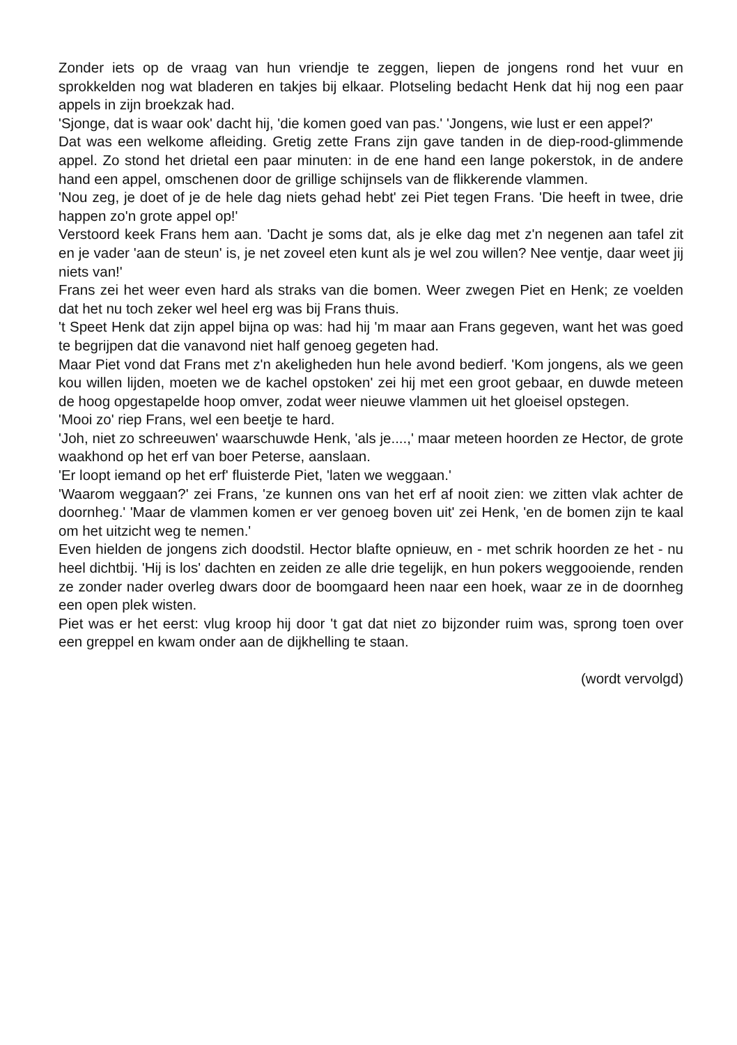Zonder iets op de vraag van hun vriendje te zeggen, liepen de jongens rond het vuur en sprokkelden nog wat bladeren en takjes bij elkaar. Plotseling bedacht Henk dat hij nog een paar appels in zijn broekzak had.
'Sjonge, dat is waar ook' dacht hij, 'die komen goed van pas.' 'Jongens, wie lust er een appel?'
Dat was een welkome afleiding. Gretig zette Frans zijn gave tanden in de diep-rood-glimmende appel. Zo stond het drietal een paar minuten: in de ene hand een lange pokerstok, in de andere hand een appel, omschenen door de grillige schijnsels van de flikkerende vlammen.
'Nou zeg, je doet of je de hele dag niets gehad hebt' zei Piet tegen Frans. 'Die heeft in twee, drie happen zo'n grote appel op!'
Verstoord keek Frans hem aan. 'Dacht je soms dat, als je elke dag met z'n negenen aan tafel zit en je vader 'aan de steun' is, je net zoveel eten kunt als je wel zou willen? Nee ventje, daar weet jij niets van!'
Frans zei het weer even hard als straks van die bomen. Weer zwegen Piet en Henk; ze voelden dat het nu toch zeker wel heel erg was bij Frans thuis.
't Speet Henk dat zijn appel bijna op was: had hij 'm maar aan Frans gegeven, want het was goed te begrijpen dat die vanavond niet half genoeg gegeten had.
Maar Piet vond dat Frans met z'n akeligheden hun hele avond bedierf. 'Kom jongens, als we geen kou willen lijden, moeten we de kachel opstoken' zei hij met een groot gebaar, en duwde meteen de hoog opgestapelde hoop omver, zodat weer nieuwe vlammen uit het gloeisel opstegen.
'Mooi zo' riep Frans, wel een beetje te hard.
'Joh, niet zo schreeuwen' waarschuwde Henk, 'als je....,' maar meteen hoorden ze Hector, de grote waakhond op het erf van boer Peterse, aanslaan.
'Er loopt iemand op het erf' fluisterde Piet, 'laten we weggaan.'
'Waarom weggaan?' zei Frans, 'ze kunnen ons van het erf af nooit zien: we zitten vlak achter de doornheg.' 'Maar de vlammen komen er ver genoeg boven uit' zei Henk, 'en de bomen zijn te kaal om het uitzicht weg te nemen.'
Even hielden de jongens zich doodstil. Hector blafte opnieuw, en - met schrik hoorden ze het - nu heel dichtbij. 'Hij is los' dachten en zeiden ze alle drie tegelijk, en hun pokers weggooiende, renden ze zonder nader overleg dwars door de boomgaard heen naar een hoek, waar ze in de doornheg een open plek wisten.
Piet was er het eerst: vlug kroop hij door 't gat dat niet zo bijzonder ruim was, sprong toen over een greppel en kwam onder aan de dijkhelling te staan.
(wordt vervolgd)